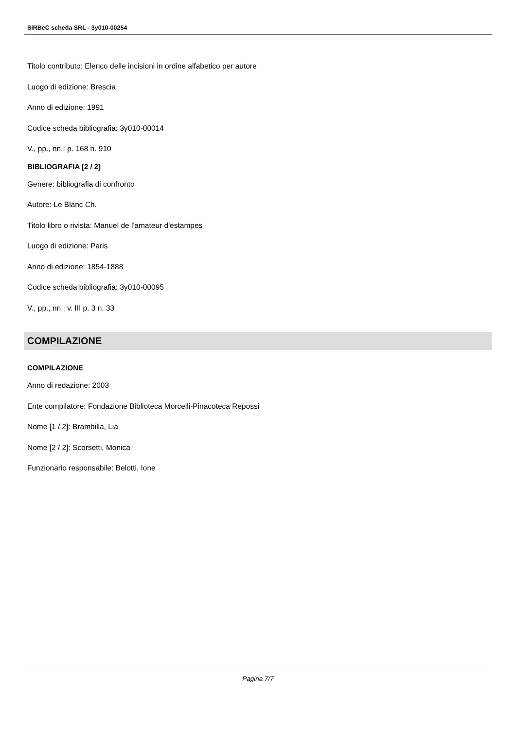SIRBeC scheda SRL - 3y010-00254
Titolo contributo: Elenco delle incisioni in ordine alfabetico per autore
Luogo di edizione: Brescia
Anno di edizione: 1991
Codice scheda bibliografia: 3y010-00014
V., pp., nn.: p. 168 n. 910
BIBLIOGRAFIA [2 / 2]
Genere: bibliografia di confronto
Autore: Le Blanc Ch.
Titolo libro o rivista: Manuel de l'amateur d'estampes
Luogo di edizione: Paris
Anno di edizione: 1854-1888
Codice scheda bibliografia: 3y010-00095
V., pp., nn.: v. III p. 3 n. 33
COMPILAZIONE
COMPILAZIONE
Anno di redazione: 2003
Ente compilatore: Fondazione Biblioteca Morcelli-Pinacoteca Repossi
Nome [1 / 2]: Brambilla, Lia
Nome [2 / 2]: Scorsetti, Monica
Funzionario responsabile: Belotti, Ione
Pagina 7/7